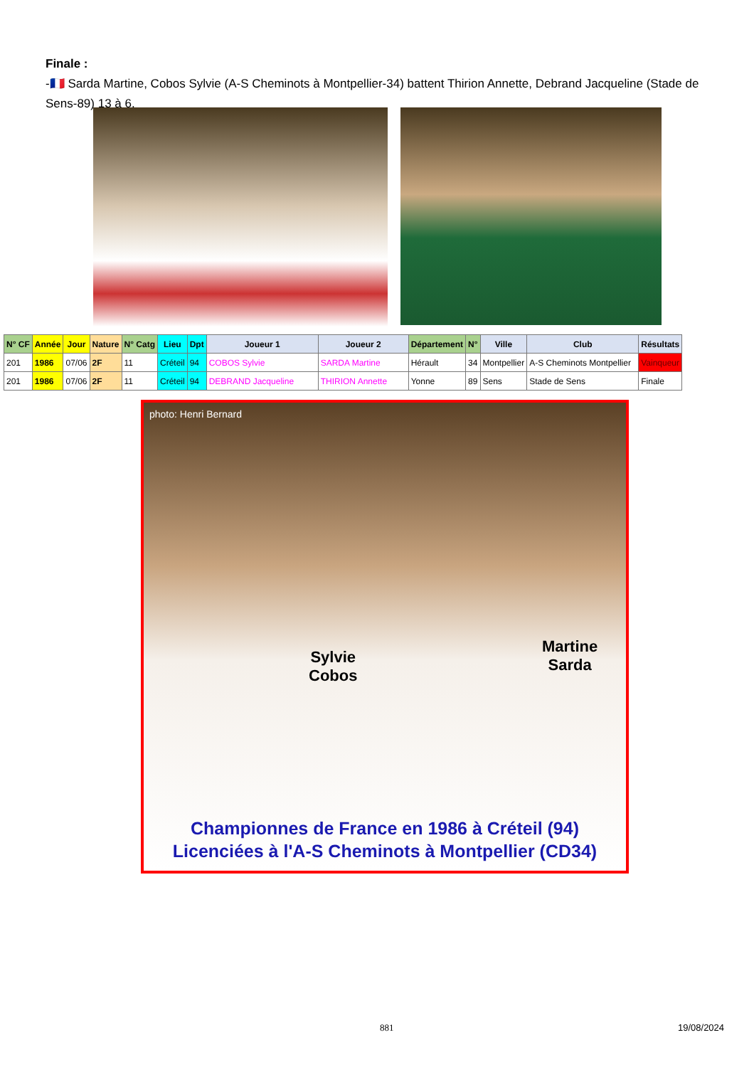Finale :
-🇫🇷 Sarda Martine, Cobos Sylvie (A-S Cheminots à Montpellier-34) battent Thirion Annette, Debrand Jacqueline (Stade de Sens-89) 13 à 6.
| N° CF | Année | Jour | Nature | N° Catg | Lieu | Dpt | Joueur 1 | Joueur 2 | Département | N° | Ville | Club | Résultats |
| --- | --- | --- | --- | --- | --- | --- | --- | --- | --- | --- | --- | --- | --- |
| 201 | 1986 | 07/06 | 2F | 11 | Créteil | 94 | COBOS Sylvie | SARDA Martine | Hérault | 34 | Montpellier | A-S Cheminots Montpellier | Vainqueur |
| 201 | 1986 | 07/06 | 2F | 11 | Créteil | 94 | DEBRAND Jacqueline | THIRION Annette | Yonne | 89 | Sens | Stade de Sens | Finale |
photo: Henri Bernard
Sylvie
Cobos
Martine
Sarda
Championnes de France en 1986 à Créteil (94)
Licenciées à l'A-S Cheminots à Montpellier (CD34)
881 19/08/2024